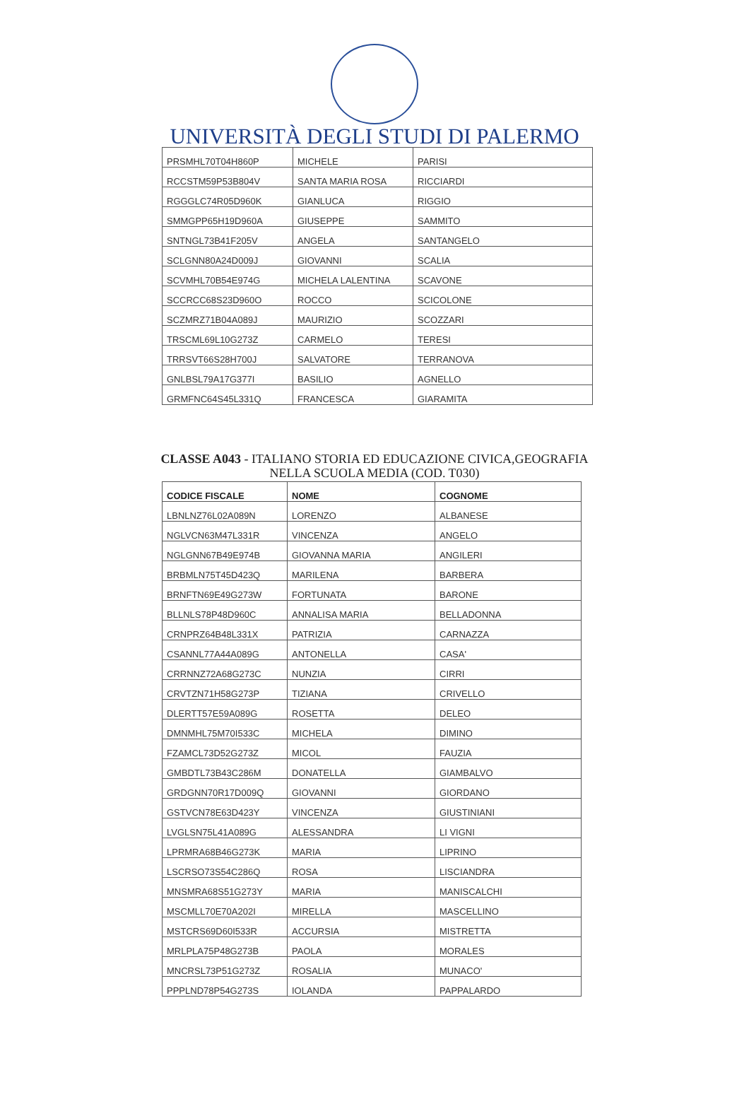UNIVERSITÀ DEGLI STUDI DI PALERMO
| PRSMHL70T04H860P | MICHELE | PARISI |
| RCCSTM59P53B804V | SANTA MARIA ROSA | RICCIARDI |
| RGGGLC74R05D960K | GIANLUCA | RIGGIO |
| SMMGPP65H19D960A | GIUSEPPE | SAMMITO |
| SNTNGL73B41F205V | ANGELA | SANTANGELO |
| SCLGNN80A24D009J | GIOVANNI | SCALIA |
| SCVMHL70B54E974G | MICHELA LALENTINA | SCAVONE |
| SCCRCC68S23D960O | ROCCO | SCICOLONE |
| SCZMRZ71B04A089J | MAURIZIO | SCOZZARI |
| TRSCML69L10G273Z | CARMELO | TERESI |
| TRRSVT66S28H700J | SALVATORE | TERRANOVA |
| GNLBSL79A17G377I | BASILIO | AGNELLO |
| GRMFNC64S45L331Q | FRANCESCA | GIARAMITA |
CLASSE A043 - ITALIANO STORIA ED EDUCAZIONE CIVICA,GEOGRAFIA
NELLA SCUOLA MEDIA (COD. T030)
| CODICE FISCALE | NOME | COGNOME |
| --- | --- | --- |
| LBNLNZ76L02A089N | LORENZO | ALBANESE |
| NGLVCN63M47L331R | VINCENZA | ANGELO |
| NGLGNN67B49E974B | GIOVANNA MARIA | ANGILERI |
| BRBMLN75T45D423Q | MARILENA | BARBERA |
| BRNFTN69E49G273W | FORTUNATA | BARONE |
| BLLNLS78P48D960C | ANNALISA MARIA | BELLADONNA |
| CRNPRZ64B48L331X | PATRIZIA | CARNAZZA |
| CSANNL77A44A089G | ANTONELLA | CASA' |
| CRRNNZ72A68G273C | NUNZIA | CIRRI |
| CRVTZN71H58G273P | TIZIANA | CRIVELLO |
| DLERTT57E59A089G | ROSETTA | DELEO |
| DMNMHL75M70I533C | MICHELA | DIMINO |
| FZAMCL73D52G273Z | MICOL | FAUZIA |
| GMBDTL73B43C286M | DONATELLA | GIAMBALVO |
| GRDGNN70R17D009Q | GIOVANNI | GIORDANO |
| GSTVCN78E63D423Y | VINCENZA | GIUSTINIANI |
| LVGLSN75L41A089G | ALESSANDRA | LI VIGNI |
| LPRMRA68B46G273K | MARIA | LIPRINO |
| LSCRSO73S54C286Q | ROSA | LISCIANDRA |
| MNSMRA68S51G273Y | MARIA | MANISCALCHI |
| MSCMLL70E70A202I | MIRELLA | MASCELLINO |
| MSTCRS69D60I533R | ACCURSIA | MISTRETTA |
| MRLPLA75P48G273B | PAOLA | MORALES |
| MNCRSL73P51G273Z | ROSALIA | MUNACO' |
| PPPLND78P54G273S | IOLANDA | PAPPALARDO |